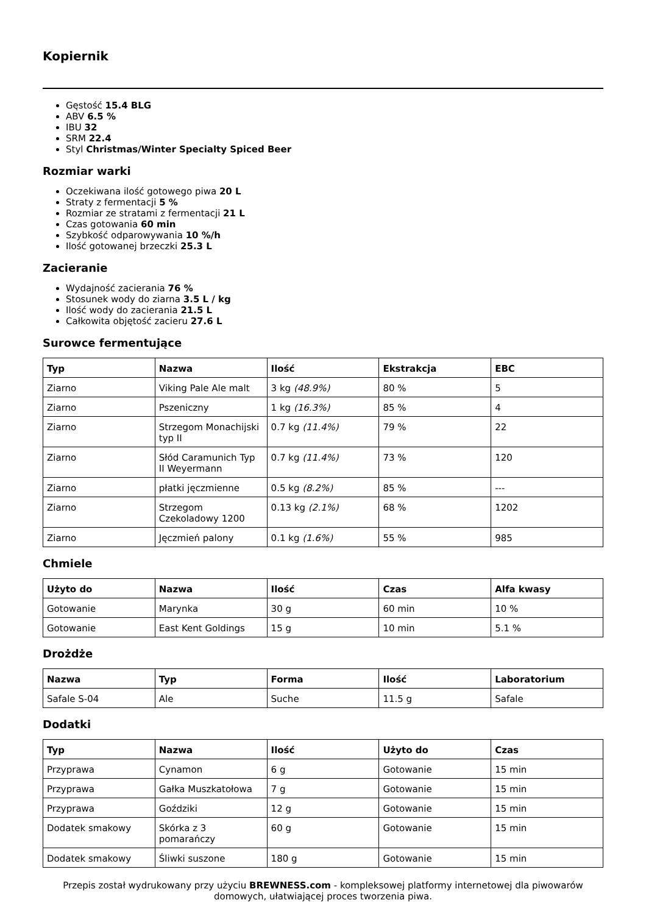Kopiernik
Gęstość 15.4 BLG
ABV 6.5 %
IBU 32
SRM 22.4
Styl Christmas/Winter Specialty Spiced Beer
Rozmiar warki
Oczekiwana ilość gotowego piwa 20 L
Straty z fermentacji 5 %
Rozmiar ze stratami z fermentacji 21 L
Czas gotowania 60 min
Szybkość odparowywania 10 %/h
Ilość gotowanej brzeczki 25.3 L
Zacieranie
Wydajność zacierania 76 %
Stosunek wody do ziarna 3.5 L / kg
Ilość wody do zacierania 21.5 L
Całkowita objętość zacieru 27.6 L
Surowce fermentujące
| Typ | Nazwa | Ilość | Ekstrakcja | EBC |
| --- | --- | --- | --- | --- |
| Ziarno | Viking Pale Ale malt | 3 kg (48.9%) | 80 % | 5 |
| Ziarno | Pszeniczny | 1 kg (16.3%) | 85 % | 4 |
| Ziarno | Strzegom Monachijski typ II | 0.7 kg (11.4%) | 79 % | 22 |
| Ziarno | Słód Caramunich Typ II Weyermann | 0.7 kg (11.4%) | 73 % | 120 |
| Ziarno | płatki jęczmienne | 0.5 kg (8.2%) | 85 % | --- |
| Ziarno | Strzegom Czekoladowy 1200 | 0.13 kg (2.1%) | 68 % | 1202 |
| Ziarno | Jęczmień palony | 0.1 kg (1.6%) | 55 % | 985 |
Chmiele
| Użyto do | Nazwa | Ilość | Czas | Alfa kwasy |
| --- | --- | --- | --- | --- |
| Gotowanie | Marynka | 30 g | 60 min | 10 % |
| Gotowanie | East Kent Goldings | 15 g | 10 min | 5.1 % |
Drożdże
| Nazwa | Typ | Forma | Ilość | Laboratorium |
| --- | --- | --- | --- | --- |
| Safale S-04 | Ale | Suche | 11.5 g | Safale |
Dodatki
| Typ | Nazwa | Ilość | Użyto do | Czas |
| --- | --- | --- | --- | --- |
| Przyprawa | Cynamon | 6 g | Gotowanie | 15 min |
| Przyprawa | Gałka Muszkatołowa | 7 g | Gotowanie | 15 min |
| Przyprawa | Goździki | 12 g | Gotowanie | 15 min |
| Dodatek smakowy | Skórka z 3 pomarańczy | 60 g | Gotowanie | 15 min |
| Dodatek smakowy | Śliwki suszone | 180 g | Gotowanie | 15 min |
Przepis został wydrukowany przy użyciu BREWNESS.com - kompleksowej platformy internetowej dla piwowarów domowych, ułatwiającej proces tworzenia piwa.